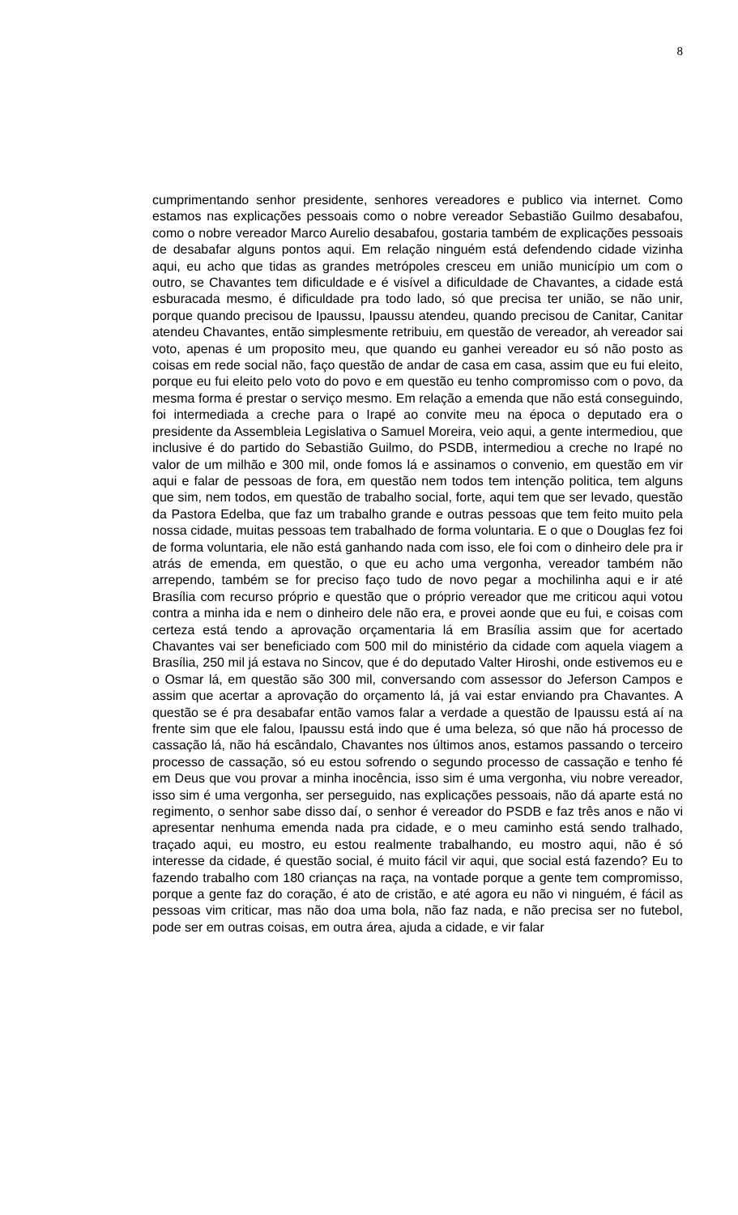8
cumprimentando senhor presidente, senhores vereadores e publico via internet. Como estamos nas explicações pessoais como o nobre vereador Sebastião Guilmo desabafou, como o nobre vereador Marco Aurelio desabafou, gostaria também de explicações pessoais de desabafar alguns pontos aqui. Em relação ninguém está defendendo cidade vizinha aqui, eu acho que tidas as grandes metrópoles cresceu em união município um com o outro, se Chavantes tem dificuldade e é visível a dificuldade de Chavantes, a cidade está esburacada mesmo, é dificuldade pra todo lado, só que precisa ter união, se não unir, porque quando precisou de Ipaussu, Ipaussu atendeu, quando precisou de Canitar, Canitar atendeu Chavantes, então simplesmente retribuiu, em questão de vereador, ah vereador sai voto, apenas é um proposito meu, que quando eu ganhei vereador eu só não posto as coisas em rede social não, faço questão de andar de casa em casa, assim que eu fui eleito, porque eu fui eleito pelo voto do povo e em questão eu tenho compromisso com o povo, da mesma forma é prestar o serviço mesmo. Em relação a emenda que não está conseguindo, foi intermediada a creche para o Irapé ao convite meu na época o deputado era o presidente da Assembleia Legislativa o Samuel Moreira, veio aqui, a gente intermediou, que inclusive é do partido do Sebastião Guilmo, do PSDB, intermediou a creche no Irapé no valor de um milhão e 300 mil, onde fomos lá e assinamos o convenio, em questão em vir aqui e falar de pessoas de fora, em questão nem todos tem intenção politica, tem alguns que sim, nem todos, em questão de trabalho social, forte, aqui tem que ser levado, questão da Pastora Edelba, que faz um trabalho grande e outras pessoas que tem feito muito pela nossa cidade, muitas pessoas tem trabalhado de forma voluntaria. E o que o Douglas fez foi de forma voluntaria, ele não está ganhando nada com isso, ele foi com o dinheiro dele pra ir atrás de emenda, em questão, o que eu acho uma vergonha, vereador também não arrependo, também se for preciso faço tudo de novo pegar a mochilinha aqui e ir até Brasília com recurso próprio e questão que o próprio vereador que me criticou aqui votou contra a minha ida e nem o dinheiro dele não era, e provei aonde que eu fui, e coisas com certeza está tendo a aprovação orçamentaria lá em Brasília assim que for acertado Chavantes vai ser beneficiado com 500 mil do ministério da cidade com aquela viagem a Brasília, 250 mil já estava no Sincov, que é do deputado Valter Hiroshi, onde estivemos eu e o Osmar lá, em questão são 300 mil, conversando com assessor do Jeferson Campos e assim que acertar a aprovação do orçamento lá, já vai estar enviando pra Chavantes. A questão se é pra desabafar então vamos falar a verdade a questão de Ipaussu está aí na frente sim que ele falou, Ipaussu está indo que é uma beleza, só que não há processo de cassação lá, não há escândalo, Chavantes nos últimos anos, estamos passando o terceiro processo de cassação, só eu estou sofrendo o segundo processo de cassação e tenho fé em Deus que vou provar a minha inocência, isso sim é uma vergonha, viu nobre vereador, isso sim é uma vergonha, ser perseguido, nas explicações pessoais, não dá aparte está no regimento, o senhor sabe disso daí, o senhor é vereador do PSDB e faz três anos e não vi apresentar nenhuma emenda nada pra cidade, e o meu caminho está sendo tralhado, traçado aqui, eu mostro, eu estou realmente trabalhando, eu mostro aqui, não é só interesse da cidade, é questão social, é muito fácil vir aqui, que social está fazendo? Eu to fazendo trabalho com 180 crianças na raça, na vontade porque a gente tem compromisso, porque a gente faz do coração, é ato de cristão, e até agora eu não vi ninguém, é fácil as pessoas vim criticar, mas não doa uma bola, não faz nada, e não precisa ser no futebol, pode ser em outras coisas, em outra área, ajuda a cidade, e vir falar